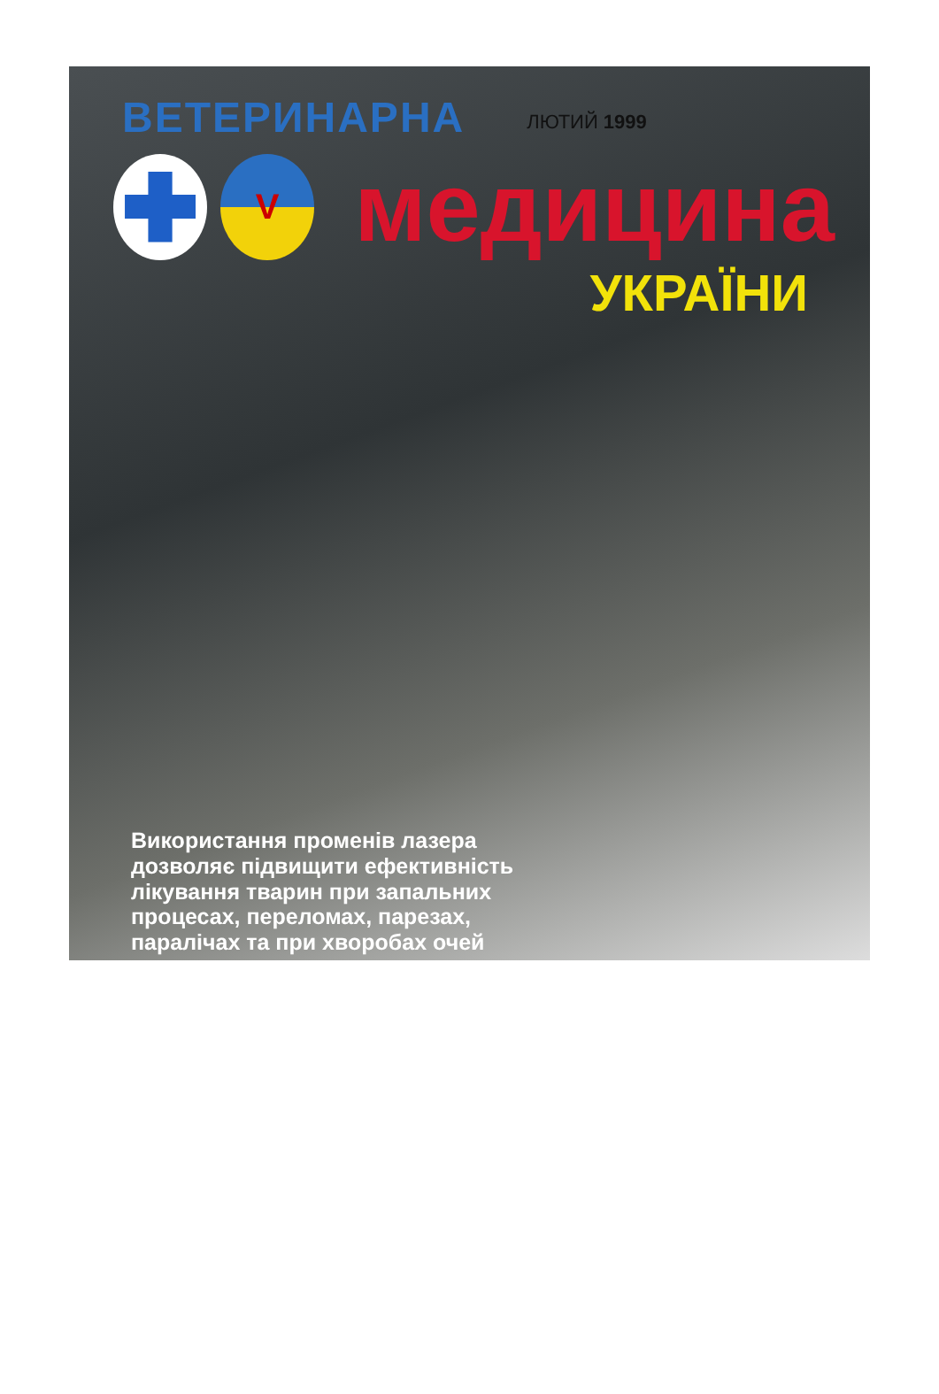ВЕТЕРИНАРНА
ЛЮТИЙ 1999
V
медицина
УКРАЇНИ
Використання променів лазера
дозволяє підвищити ефективність
лікування тварин при запальних
процесах, переломах, парезах,
паралічах та при хворобах очей